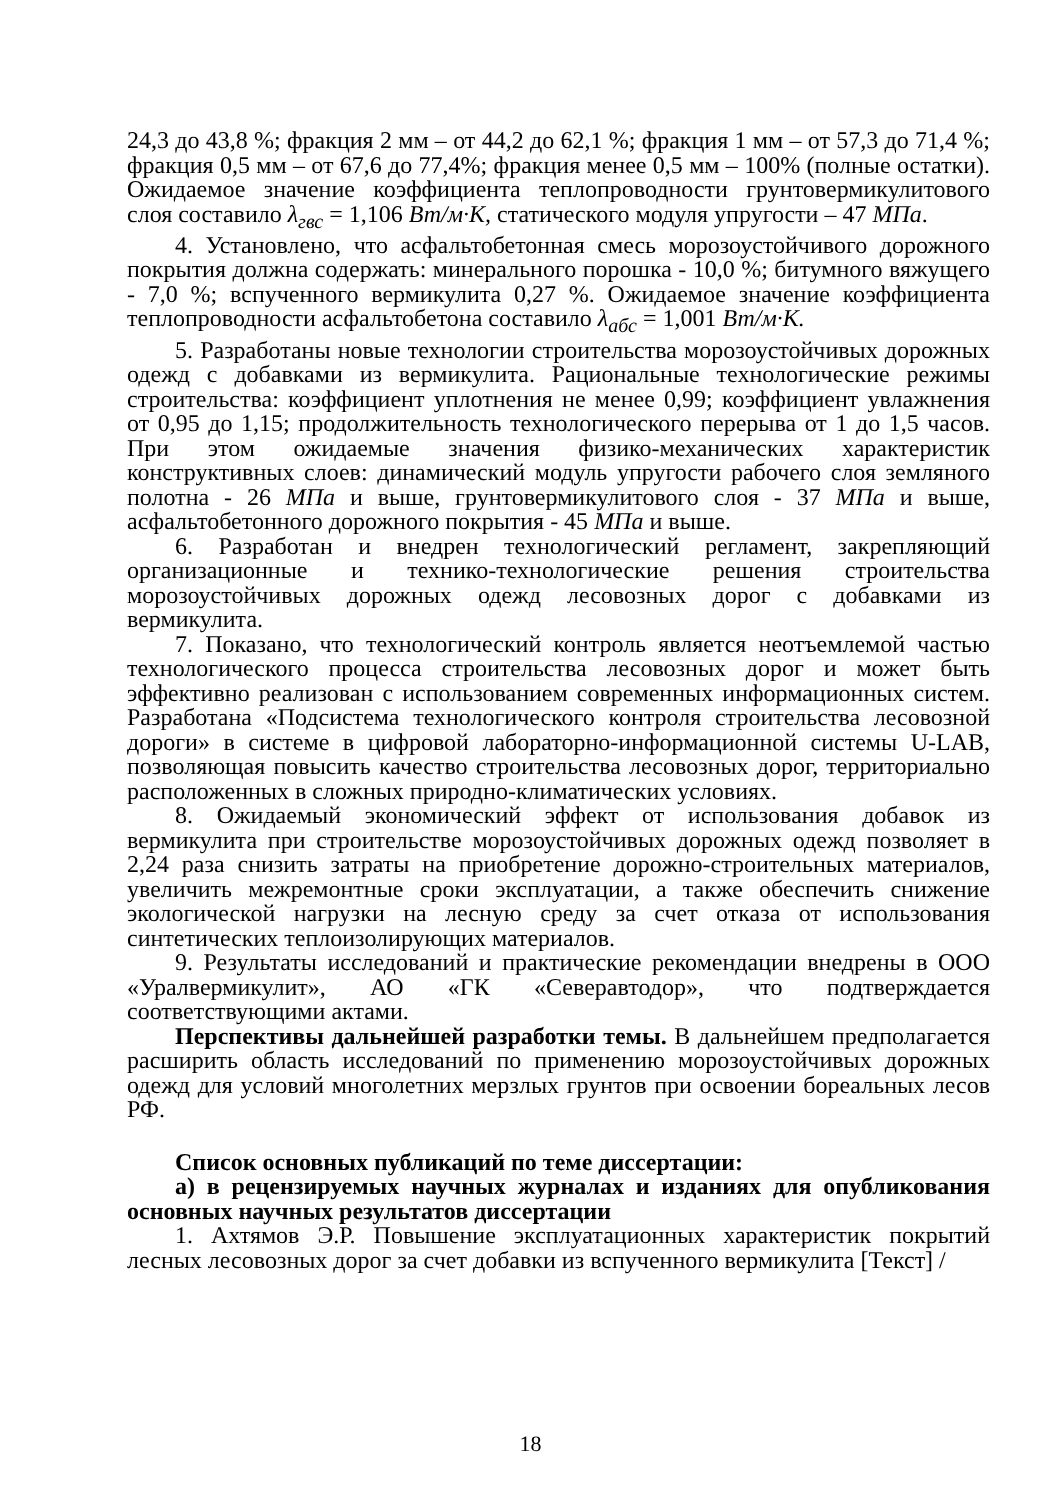24,3 до 43,8 %; фракция 2 мм – от 44,2 до 62,1 %; фракция 1 мм – от 57,3 до 71,4 %; фракция 0,5 мм – от 67,6 до 77,4%; фракция менее 0,5 мм – 100% (полные остатки). Ожидаемое значение коэффициента теплопроводности грунтовермикулитового слоя составило λ<sub>гвс</sub> = 1,106 Вт/м·К, статического модуля упругости – 47 МПа.
4. Установлено, что асфальтобетонная смесь морозоустойчивого дорожного покрытия должна содержать: минерального порошка - 10,0 %; битумного вяжущего - 7,0 %; вспученного вермикулита 0,27 %. Ожидаемое значение коэффициента теплопроводности асфальтобетона составило λ<sub>абс</sub> = 1,001 Вт/м·К.
5. Разработаны новые технологии строительства морозоустойчивых дорожных одежд с добавками из вермикулита. Рациональные технологические режимы строительства: коэффициент уплотнения не менее 0,99; коэффициент увлажнения от 0,95 до 1,15; продолжительность технологического перерыва от 1 до 1,5 часов. При этом ожидаемые значения физико-механических характеристик конструктивных слоев: динамический модуль упругости рабочего слоя земляного полотна - 26 МПа и выше, грунтовермикулитового слоя - 37 МПа и выше, асфальтобетонного дорожного покрытия - 45 МПа и выше.
6. Разработан и внедрен технологический регламент, закрепляющий организационные и технико-технологические решения строительства морозоустойчивых дорожных одежд лесовозных дорог с добавками из вермикулита.
7. Показано, что технологический контроль является неотъемлемой частью технологического процесса строительства лесовозных дорог и может быть эффективно реализован с использованием современных информационных систем. Разработана «Подсистема технологического контроля строительства лесовозной дороги» в системе в цифровой лабораторно-информационной системы U-LAB, позволяющая повысить качество строительства лесовозных дорог, территориально расположенных в сложных природно-климатических условиях.
8. Ожидаемый экономический эффект от использования добавок из вермикулита при строительстве морозоустойчивых дорожных одежд позволяет в 2,24 раза снизить затраты на приобретение дорожно-строительных материалов, увеличить межремонтные сроки эксплуатации, а также обеспечить снижение экологической нагрузки на лесную среду за счет отказа от использования синтетических теплоизолирующих материалов.
9. Результаты исследований и практические рекомендации внедрены в ООО «Уралвермикулит», АО «ГК «Северавтодор», что подтверждается соответствующими актами.
Перспективы дальнейшей разработки темы. В дальнейшем предполагается расширить область исследований по применению морозоустойчивых дорожных одежд для условий многолетних мерзлых грунтов при освоении бореальных лесов РФ.
Список основных публикаций по теме диссертации:
а) в рецензируемых научных журналах и изданиях для опубликования основных научных результатов диссертации
1. Ахтямов Э.Р. Повышение эксплуатационных характеристик покрытий лесных лесовозных дорог за счет добавки из вспученного вермикулита [Текст] /
18